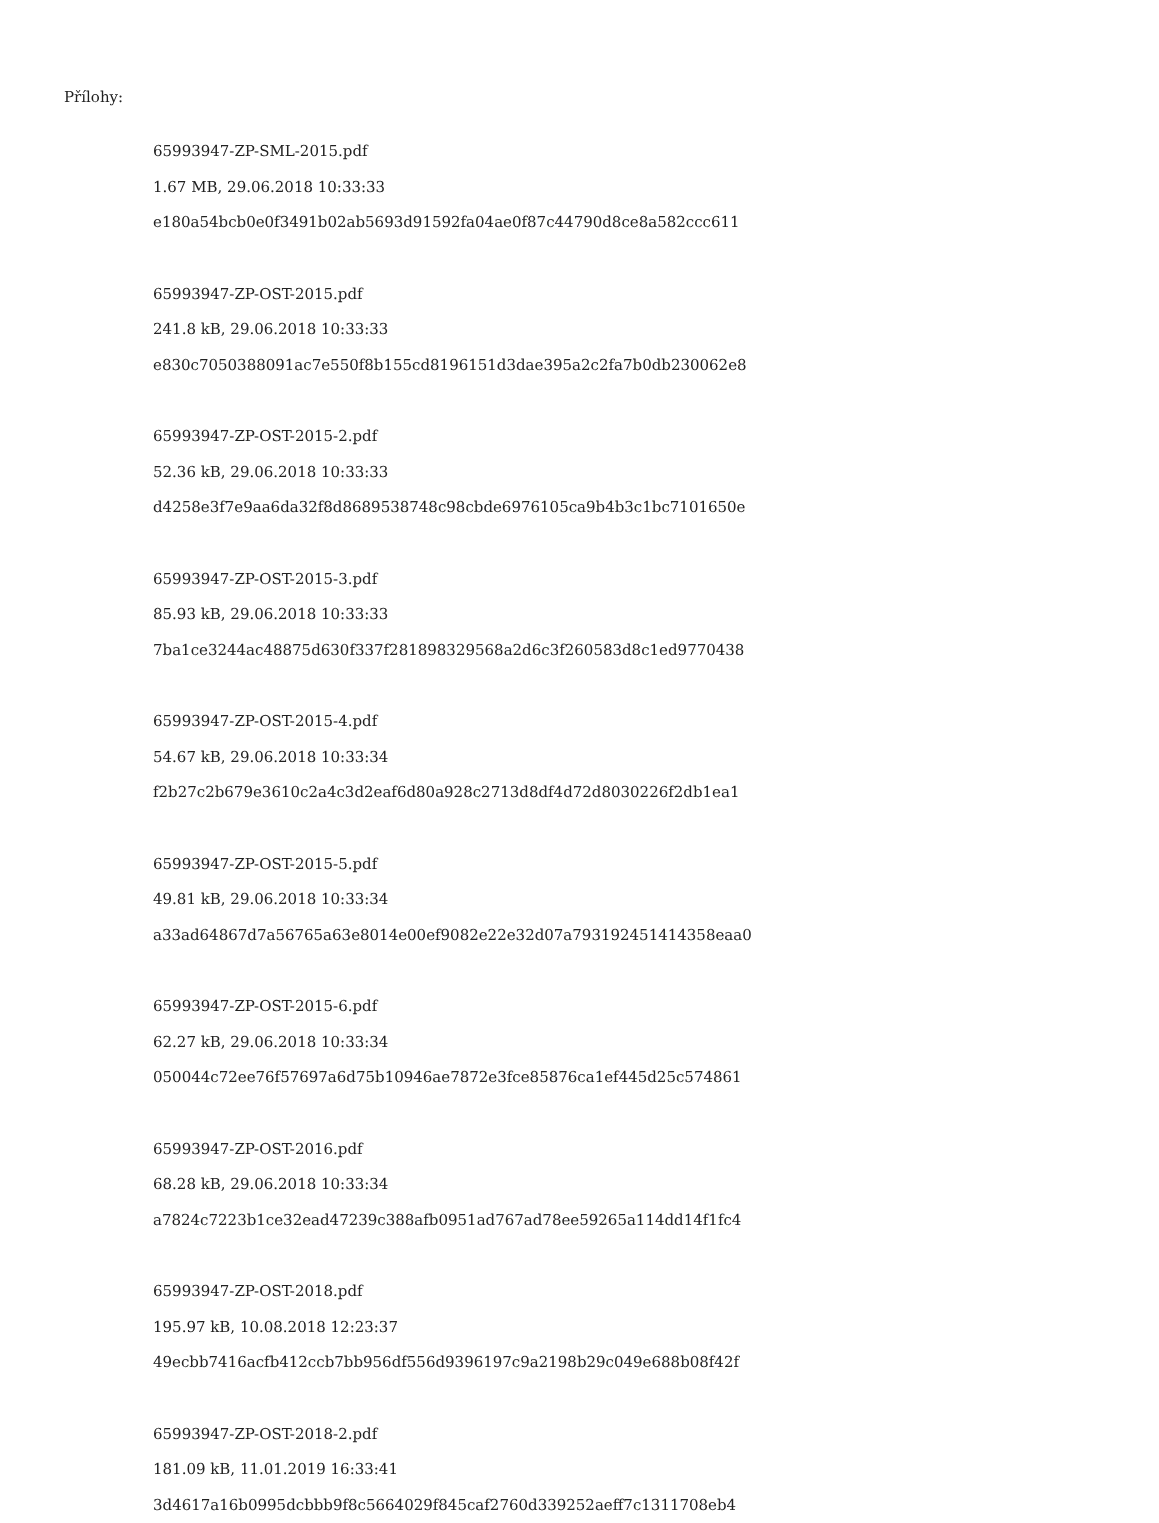Přílohy:
65993947-ZP-SML-2015.pdf
1.67 MB, 29.06.2018 10:33:33
e180a54bcb0e0f3491b02ab5693d91592fa04ae0f87c44790d8ce8a582ccc611
65993947-ZP-OST-2015.pdf
241.8 kB, 29.06.2018 10:33:33
e830c7050388091ac7e550f8b155cd8196151d3dae395a2c2fa7b0db230062e8
65993947-ZP-OST-2015-2.pdf
52.36 kB, 29.06.2018 10:33:33
d4258e3f7e9aa6da32f8d8689538748c98cbde6976105ca9b4b3c1bc7101650e
65993947-ZP-OST-2015-3.pdf
85.93 kB, 29.06.2018 10:33:33
7ba1ce3244ac48875d630f337f281898329568a2d6c3f260583d8c1ed9770438
65993947-ZP-OST-2015-4.pdf
54.67 kB, 29.06.2018 10:33:34
f2b27c2b679e3610c2a4c3d2eaf6d80a928c2713d8df4d72d8030226f2db1ea1
65993947-ZP-OST-2015-5.pdf
49.81 kB, 29.06.2018 10:33:34
a33ad64867d7a56765a63e8014e00ef9082e22e32d07a793192451414358eaa0
65993947-ZP-OST-2015-6.pdf
62.27 kB, 29.06.2018 10:33:34
050044c72ee76f57697a6d75b10946ae7872e3fce85876ca1ef445d25c574861
65993947-ZP-OST-2016.pdf
68.28 kB, 29.06.2018 10:33:34
a7824c7223b1ce32ead47239c388afb0951ad767ad78ee59265a114dd14f1fc4
65993947-ZP-OST-2018.pdf
195.97 kB, 10.08.2018 12:23:37
49ecbb7416acfb412ccb7bb956df556d9396197c9a2198b29c049e688b08f42f
65993947-ZP-OST-2018-2.pdf
181.09 kB, 11.01.2019 16:33:41
3d4617a16b0995dcbbb9f8c5664029f845caf2760d339252aeff7c1311708eb4